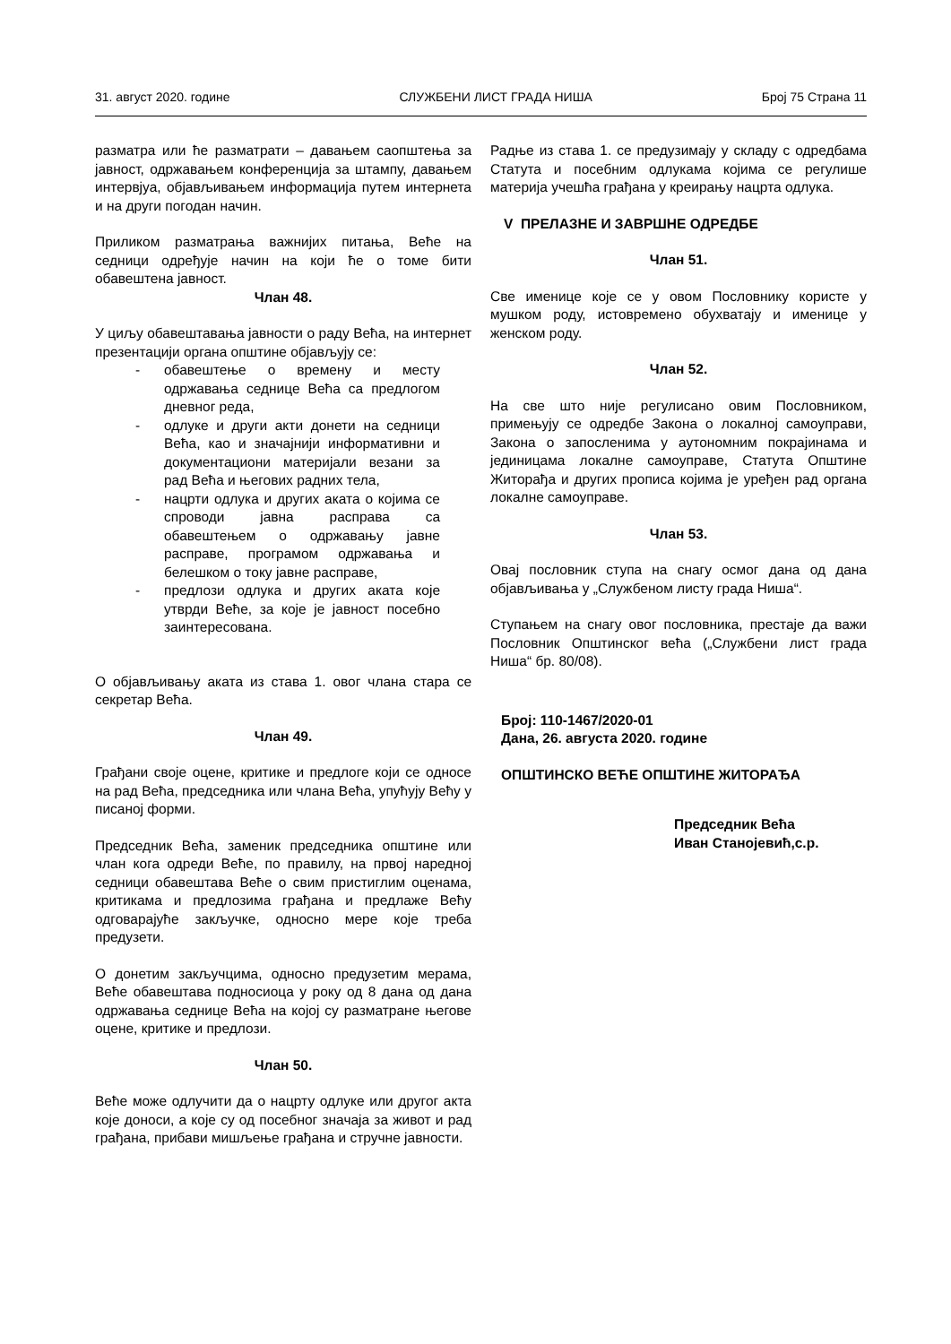31. август 2020. године СЛУЖБЕНИ ЛИСТ ГРАДА НИША Број 75 Страна 11
разматра или ће разматрати – давањем саопштења за јавност, одржавањем конференција за штампу, давањем интервјуа, објављивањем информација путем интернета и на други погодан начин.
Приликом разматрања важнијих питања, Веће на седници одређује начин на који ће о томе бити обавештена јавност.
Члан 48.
У циљу обавештавања јавности о раду Већа, на интернет презентацији органа општине објављују се:
- обавештење о времену и месту одржавања седнице Већа са предлогом дневног реда,
- одлуке и други акти донети на седници Већа, као и значајнији информативни и документациони материјали везани за рад Већа и његових радних тела,
- нацрти одлука и других аката о којима се спроводи јавна расправа са обавештењем о одржавању јавне расправе, програмом одржавања и белешком о току јавне расправе,
- предлози одлука и других аката које утврди Веће, за које је јавност посебно заинтересована.
О објављивању аката из става 1. овог члана стара се секретар Већа.
Члан 49.
Грађани своје оцене, критике и предлоге који се односе на рад Већа, председника или члана Већа, упућују Већу у писаној форми.
Председник Већа, заменик председника општине или члан кога одреди Веће, по правилу, на првој наредној седници обавештава Веће о свим пристиглим оценама, критикама и предлозима грађана и предлаже Већу одговарајуће закључке, односно мере које треба предузети.
О донетим закључцима, односно предузетим мерама, Веће обавештава подносиоца у року од 8 дана од дана одржавања седнице Већа на којој су разматране његове оцене, критике и предлози.
Члан 50.
Веће може одлучити да о нацрту одлуке или другог акта које доноси, а које су од посебног значаја за живот и рад грађана, прибави мишљење грађана и стручне јавности.
Радње из става 1. се предузимају у складу с одредбама Статута и посебним одлукама којима се регулише материја учешћа грађана у креирању нацрта одлука.
V ПРЕЛАЗНЕ И ЗАВРШНЕ ОДРЕДБЕ
Члан 51.
Све именице које се у овом Пословнику користе у мушком роду, истовремено обухватају и именице у женском роду.
Члан 52.
На све што није регулисано овим Пословником, примењују се одредбе Закона о локалној самоуправи, Закона о запосленима у аутономним покрајинама и јединицама локалне самоуправе, Статута Општине Житорађа и других прописа којима је уређен рад органа локалне самоуправе.
Члан 53.
Овај пословник ступа на снагу осмог дана од дана објављивања у „Службеном листу града Ниша“.
Ступањем на снагу овог пословника, престаје да важи Пословник Општинског већа („Службени лист града Ниша“ бр. 80/08).
Број: 110-1467/2020-01
Дана, 26. августа 2020. године
ОПШТИНСКО ВЕЋЕ ОПШТИНЕ ЖИТОРАЂА
Председник Већа
Иван Станојевић,с.р.